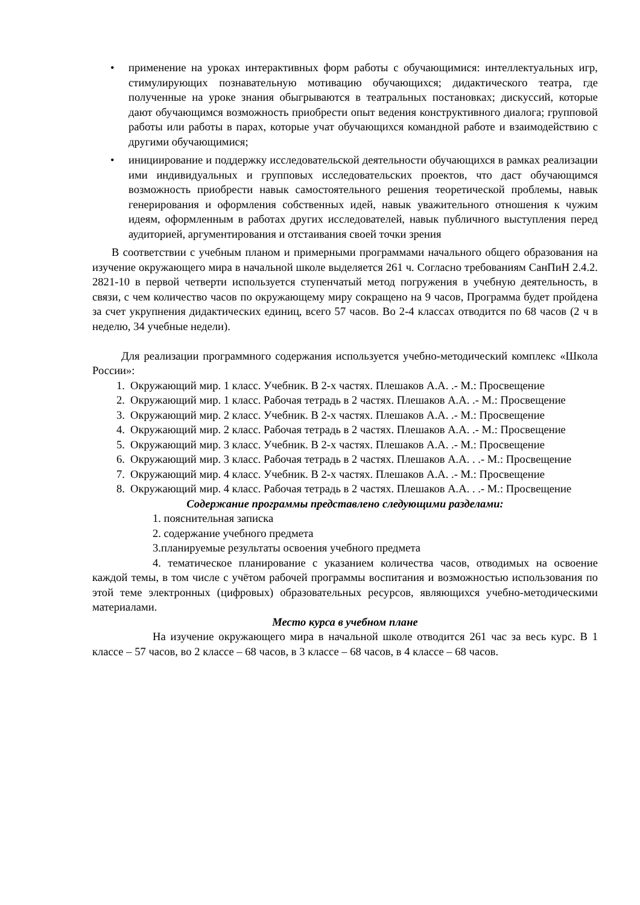• применение на уроках интерактивных форм работы с обучающимися: интеллектуальных игр, стимулирующих познавательную мотивацию обучающихся; дидактического театра, где полученные на уроке знания обыгрываются в театральных постановках; дискуссий, которые дают обучающимся возможность приобрести опыт ведения конструктивного диалога; групповой работы или работы в парах, которые учат обучающихся командной работе и взаимодействию с другими обучающимися;
• инициирование и поддержку исследовательской деятельности обучающихся в рамках реализации ими индивидуальных и групповых исследовательских проектов, что даст обучающимся возможность приобрести навык самостоятельного решения теоретической проблемы, навык генерирования и оформления собственных идей, навык уважительного отношения к чужим идеям, оформленным в работах других исследователей, навык публичного выступления перед аудиторией, аргументирования и отстаивания своей точки зрения
В соответствии с учебным планом и примерными программами начального общего образования на изучение окружающего мира в начальной школе выделяется 261 ч. Согласно требованиям СанПиН 2.4.2. 2821-10 в первой четверти используется ступенчатый метод погружения в учебную деятельность, в связи, с чем количество часов по окружающему миру сокращено на 9 часов, Программа будет пройдена за счет укрупнения дидактических единиц, всего 57 часов. Во 2-4 классах отводится по 68 часов (2 ч в неделю, 34 учебные недели).
Для реализации программного содержания используется учебно-методический комплекс «Школа России»:
1. Окружающий мир. 1 класс. Учебник. В 2-х частях. Плешаков А.А. .- М.: Просвещение
2. Окружающий мир. 1 класс. Рабочая тетрадь в 2 частях. Плешаков А.А. .- М.: Просвещение
3. Окружающий мир. 2 класс. Учебник. В 2-х частях. Плешаков А.А. .- М.: Просвещение
4. Окружающий мир. 2 класс. Рабочая тетрадь в 2 частях. Плешаков А.А. .- М.: Просвещение
5. Окружающий мир. 3 класс. Учебник. В 2-х частях. Плешаков А.А. .- М.: Просвещение
6. Окружающий мир. 3 класс. Рабочая тетрадь в 2 частях. Плешаков А.А. . .- М.: Просвещение
7. Окружающий мир. 4 класс. Учебник. В 2-х частях. Плешаков А.А. .- М.: Просвещение
8. Окружающий мир. 4 класс. Рабочая тетрадь в 2 частях. Плешаков А.А. . .- М.: Просвещение
Содержание программы представлено следующими разделами:
1. пояснительная записка
2. содержание учебного предмета
3.планируемые результаты освоения учебного предмета
4. тематическое планирование с указанием количества часов, отводимых на освоение каждой темы, в том числе с учётом рабочей программы воспитания и возможностью использования по этой теме электронных (цифровых) образовательных ресурсов, являющихся учебно-методическими материалами.
Место курса в учебном плане
На изучение окружающего мира в начальной школе отводится 261 час за весь курс. В 1 классе – 57 часов, во 2 классе – 68 часов, в 3 классе – 68 часов, в 4 классе – 68 часов.